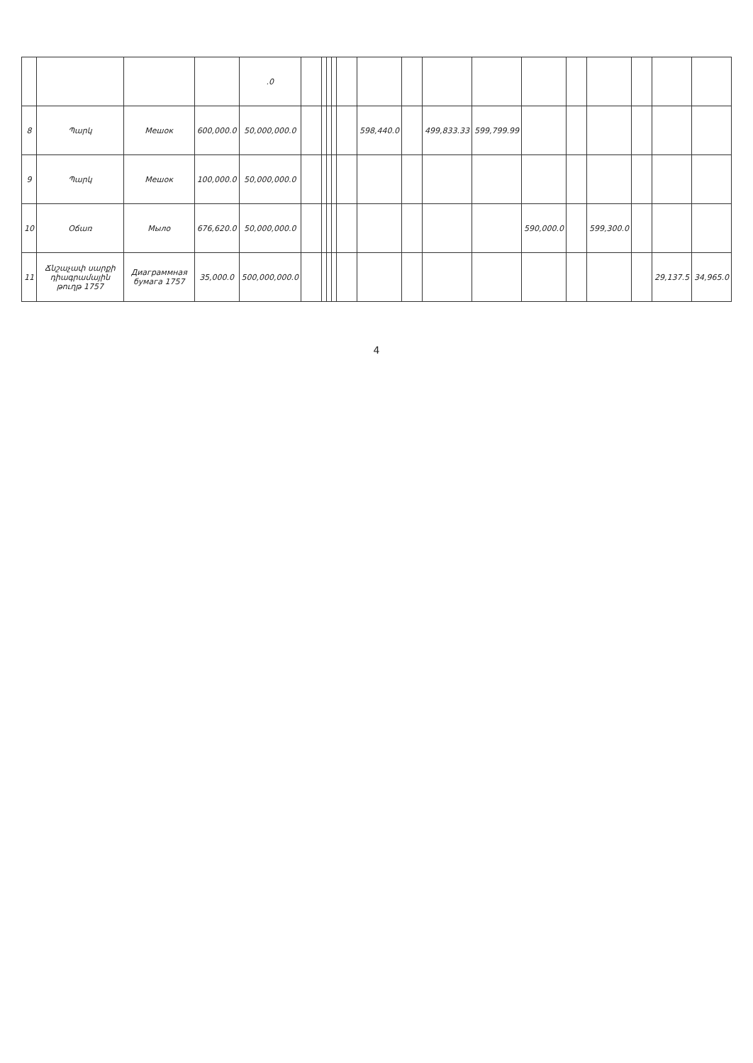| | | | | .0 | | | | | | | | | | | | | | | |
| 8 | Պարկ | Мешок | 600,000.0 | 50,000,000.0 | | | | | | 598,440.0 | | 499,833.33 | 599,799.99 | | | | | | |
| 9 | Պարկ | Мешок | 100,000.0 | 50,000,000.0 | | | | | | | | | | | | | | | |
| 10 | Օճառ | Мыло | 676,620.0 | 50,000,000.0 | | | | | | | | | | 590,000.0 | | 599,300.0 | | | |
| 11 | Ճնշաչափ սարքի դիագրամային թուղթ 1757 | Диаграммная бумага 1757 | 35,000.0 | 500,000,000.0 | | | | | | | | | | | | | | 29,137.5 | 34,965.0 |
4